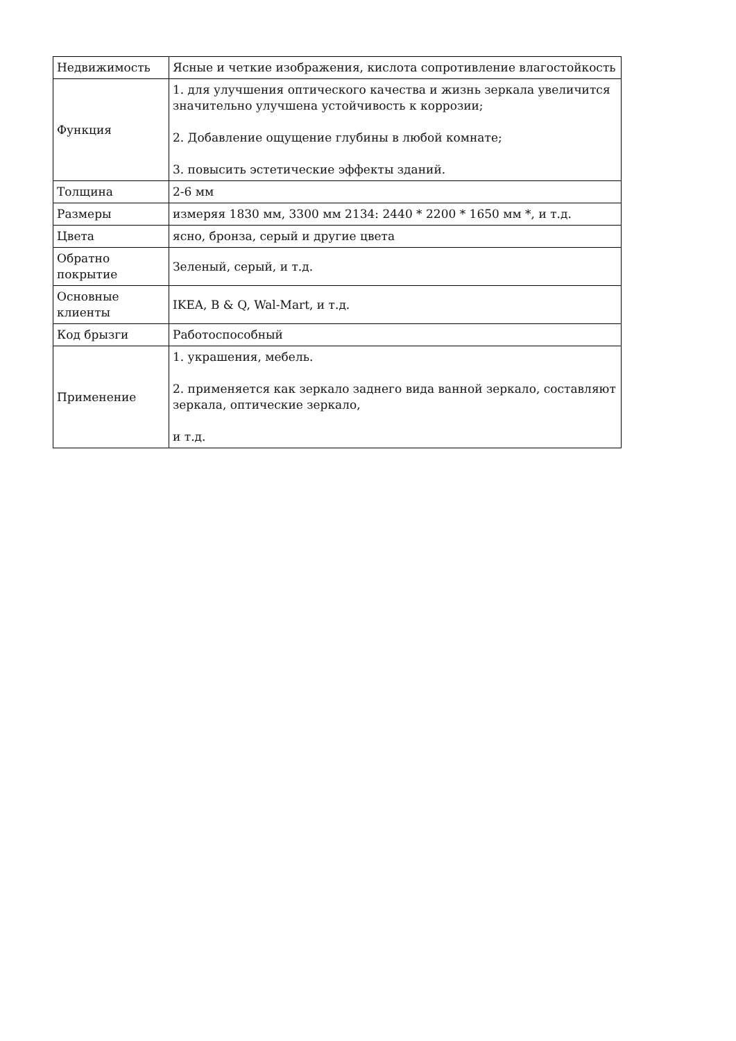| Недвижимость | Ясные и четкие изображения, кислота сопротивление влагостойкость |
| Функция | 1. для улучшения оптического качества и жизнь зеркала увеличится значительно улучшена устойчивость к коррозии; 2. Добавление ощущение глубины в любой комнате; 3. повысить эстетические эффекты зданий. |
| Толщина | 2-6 мм |
| Размеры | измеряя 1830 мм, 3300 мм 2134: 2440 * 2200 * 1650 мм *, и т.д. |
| Цвета | ясно, бронза, серый и другие цвета |
| Обратно покрытие | Зеленый, серый, и т.д. |
| Основные клиенты | IKEA, B & Q, Wal-Mart, и т.д. |
| Код брызги | Работоспособный |
| Применение | 1. украшения, мебель. 2. применяется как зеркало заднего вида ванной зеркало, составляют зеркала, оптические зеркало, и т.д. |